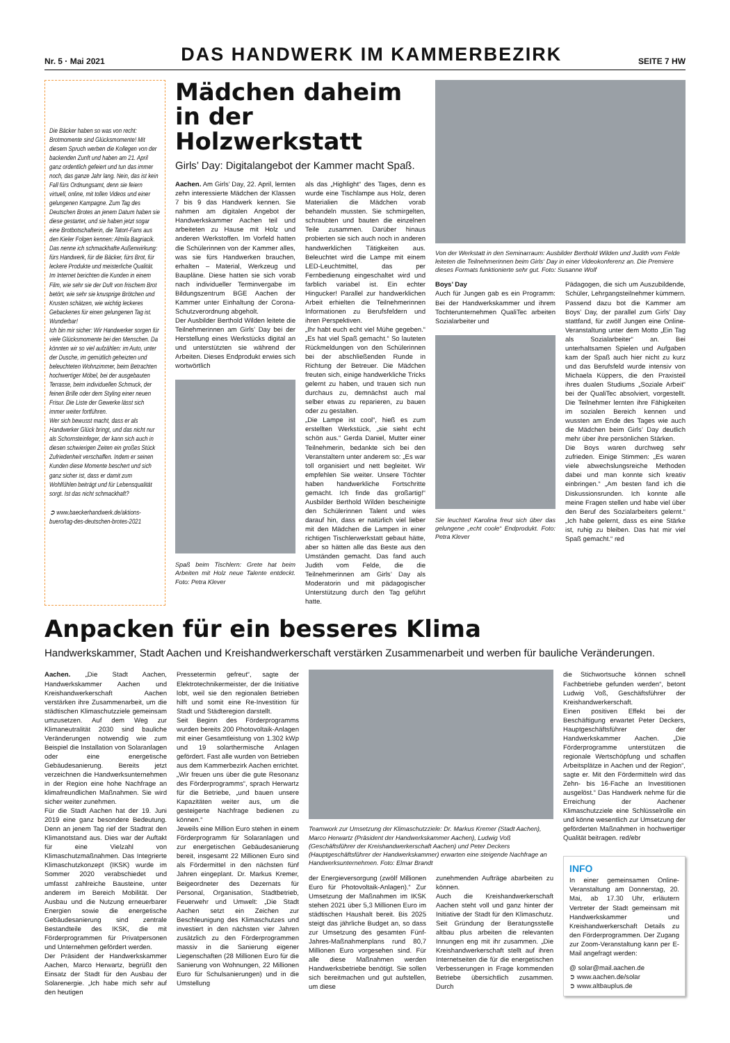Nr. 5 · Mai 2021 DAS HANDWERK IM KAMMERBEZIRK SEITE 7 HW
Die Bäcker haben so was von recht: Brotmomente sind Glücksmomente! Mit diesem Spruch werben die Kollegen von der backenden Zunft und haben am 21. April ganz ordentlich gefeiert und tun das immer noch, das ganze Jahr lang. Nein, das ist kein Fall fürs Ordnungsamt, denn sie feiern virtuell, online, mit tollen Videos und einer gelungenen Kampagne. Zum Tag des Deutschen Brotes an jenem Datum haben sie diese gestartet, und sie haben jetzt sogar eine Brotbotschafterin, die Tatort-Fans aus den Kieler Folgen kennen: Almila Bagriacik. Das nenne ich schmackhafte Außenwirkung: fürs Handwerk, für die Bäcker, fürs Brot, für leckere Produkte und meisterliche Qualität. Im Internet berichten die Kunden in einem Film, wie sehr sie der Duft von frischem Brot betört, wie sehr sie knusprige Brötchen und Krusten schätzen, wie wichtig leckeres Gebackenes für einen gelungenen Tag ist. Wunderbar!
Ich bin mir sicher: Wir Handwerker sorgen für viele Glücksmomente bei den Menschen. Da könnten wir so viel aufzählen: im Auto, unter der Dusche, im gemütlich geheizten und beleuchteten Wohnzimmer, beim Betrachten hochwertiger Möbel, bei der ausgebauten Terrasse, beim individuellen Schmuck, der feinen Brille oder dem Styling einer neuen Frisur. Die Liste der Gewerke lässt sich immer weiter fortführen.
Wer sich bewusst macht, dass er als Handwerker Glück bringt, und das nicht nur als Schornsteinfeger, der kann sich auch in diesen schwierigen Zeiten ein großes Stück Zufriedenheit verschaffen. Indem er seinen Kunden diese Momente beschert und sich ganz sicher ist, dass er damit zum Wohlfühlen beiträgt und für Lebensqualität sorgt. Ist das nicht schmackhaft?
➲ www.baeckerhandwerk.de/aktions-buero/tag-des-deutschen-brotes-2021
Mädchen daheim
in der Holzwerkstatt
Girls’ Day: Digitalangebot der Kammer macht Spaß.
Aachen. Am Girls’ Day, 22. April, lernten zehn interessierte Mädchen der Klassen 7 bis 9 das Handwerk kennen. Sie nahmen am digitalen Angebot der Handwerkskammer Aachen teil und arbeiteten zu Hause mit Holz und anderen Werkstoffen. Im Vorfeld hatten die Schülerinnen von der Kammer alles, was sie fürs Handwerken brauchen, erhalten – Material, Werkzeug und Baupläne. Diese hatten sie sich vorab nach individueller Terminvergabe im Bildungszentrum BGE Aachen der Kammer unter Einhaltung der Corona-Schutzverordnung abgeholt.
Der Ausbilder Berthold Wilden leitete die Teilnehmerinnen am Girls’ Day bei der Herstellung eines Werkstücks digital an und unterstützten sie während der Arbeiten. Dieses Endprodukt erwies sich wortwörtlich
Spaß beim Tischlern: Grete hat beim Arbeiten mit Holz neue Talente entdeckt. Foto: Petra Klever
als das „Highlight“ des Tages, denn es wurde eine Tischlampe aus Holz, deren Materialien die Mädchen vorab behandeln mussten. Sie schmirgelten, schraubten und bauten die einzelnen Teile zusammen. Darüber hinaus probierten sie sich auch noch in anderen handwerklichen Tätigkeiten aus. Beleuchtet wird die Lampe mit einem LED-Leuchtmittel, das per Fernbedienung eingeschaltet wird und farblich variabel ist. Ein echter Hingucker! Parallel zur handwerklichen Arbeit erhielten die Teilnehmerinnen Informationen zu Berufsfeldern und ihren Perspektiven.
„Ihr habt euch echt viel Mühe gegeben.“ „Es hat viel Spaß gemacht.“ So lauteten Rückmeldungen von den Schülerinnen bei der abschließenden Runde in Richtung der Betreuer. Die Mädchen freuten sich, einige handwerkliche Tricks gelernt zu haben, und trauen sich nun durchaus zu, demnächst auch mal selber etwas zu reparieren, zu bauen oder zu gestalten.
„Die Lampe ist cool“, hieß es zum erstellten Werkstück, „sie sieht echt schön aus.“ Gerda Daniel, Mutter einer Teilnehmerin, bedankte sich bei den Veranstaltern unter anderem so: „Es war toll organisiert und nett begleitet. Wir empfehlen Sie weiter. Unsere Töchter haben handwerkliche Fortschritte gemacht. Ich finde das großartig!“ Ausbilder Berthold Wilden bescheinigte den Schülerinnen Talent und wies darauf hin, dass er natürlich viel lieber mit den Mädchen die Lampen in einer richtigen Tischlerwerkstatt gebaut hätte, aber so hätten alle das Beste aus den Umständen gemacht. Das fand auch Judith vom Felde, die die Teilnehmerinnen am Girls’ Day als Moderatorin und mit pädagogischer Unterstützung durch den Tag geführt hatte.
Von der Werkstatt in den Seminarraum: Ausbilder Berthold Wilden und Judith vom Felde leiteten die Teilnehmerinnen beim Girls‘ Day in einer Videokonferenz an. Die Premiere dieses Formats funktionierte sehr gut. Foto: Susanne Wolf
Boys’ Day
Auch für Jungen gab es ein Programm: Bei der Handwerkskammer und ihrem Tochterunternehmen QualiTec arbeiten Sozialarbeiter und
Sie leuchtet! Karolina freut sich über das gelungene „echt coole“ Endprodukt. Foto: Petra Klever
Pädagogen, die sich um Auszubildende, Schüler, Lehrgangsteilnehmer kümmern. Passend dazu bot die Kammer am Boys’ Day, der parallel zum Girls’ Day stattfand, für zwölf Jungen eine Online-Veranstaltung unter dem Motto „Ein Tag als Sozialarbeiter“ an. Bei unterhaltsamen Spielen und Aufgaben kam der Spaß auch hier nicht zu kurz und das Berufsfeld wurde intensiv von Michaela Küppers, die den Praxisteil ihres dualen Studiums „Soziale Arbeit“ bei der QualiTec absolviert, vorgestellt. Die Teilnehmer lernten ihre Fähigkeiten im sozialen Bereich kennen und wussten am Ende des Tages wie auch die Mädchen beim Girls’ Day deutlich mehr über ihre persönlichen Stärken.
Die Boys waren durchweg sehr zufrieden. Einige Stimmen: „Es waren viele abwechslungsreiche Methoden dabei und man konnte sich kreativ einbringen.“ „Am besten fand ich die Diskussionsrunden. Ich konnte alle meine Fragen stellen und habe viel über den Beruf des Sozialarbeiters gelernt.“ „Ich habe gelernt, dass es eine Stärke ist, ruhig zu bleiben. Das hat mir viel Spaß gemacht.“ red
Anpacken für ein besseres Klima
Handwerkskammer, Stadt Aachen und Kreishandwerkerschaft verstärken Zusammenarbeit und werben für bauliche Veränderungen.
Aachen. „Die Stadt Aachen, Handwerkskammer Aachen und Kreishandwerkerschaft Aachen verstärken ihre Zusammenarbeit, um die städtischen Klimaschutzziele gemeinsam umzusetzen. Auf dem Weg zur Klimaneutralität 2030 sind bauliche Veränderungen notwendig wie zum Beispiel die Installation von Solaranlagen oder eine energetische Gebäudesanierung. Bereits jetzt verzeichnen die Handwerksunternehmen in der Region eine hohe Nachfrage an klimafreundlichen Maßnahmen. Sie wird sicher weiter zunehmen.
Für die Stadt Aachen hat der 19. Juni 2019 eine ganz besondere Bedeutung. Denn an jenem Tag rief der Stadtrat den Klimanotstand aus. Dies war der Auftakt für eine Vielzahl von Klimaschutzmaßnahmen. Das Integrierte Klimaschutzkonzept (IKSK) wurde im Sommer 2020 verabschiedet und umfasst zahlreiche Bausteine, unter anderem im Bereich Mobilität. Der Ausbau und die Nutzung erneuerbarer Energien sowie die energetische Gebäudesanierung sind zentrale Bestandteile des IKSK, die mit Förderprogrammen für Privatpersonen und Unternehmen gefördert werden.
Der Präsident der Handwerkskammer Aachen, Marco Herwartz, begrüßt den Einsatz der Stadt für den Ausbau der Solarenergie. „Ich habe mich sehr auf den heutigen
Pressetermin gefreut“, sagte der Elektrotechnikermeister, der die Initiative lobt, weil sie den regionalen Betrieben hilft und somit eine Re-Investition für Stadt und Städteregion darstellt.
Seit Beginn des Förderprogramms wurden bereits 200 Photovoltaik-Anlagen mit einer Gesamtleistung von 1.302 kWp und 19 solarthermische Anlagen gefördert. Fast alle wurden von Betrieben aus dem Kammerbezirk Aachen errichtet. „Wir freuen uns über die gute Resonanz des Förderprogramms“, sprach Herwartz für die Betriebe, „und bauen unsere Kapazitäten weiter aus, um die gesteigerte Nachfrage bedienen zu können.“
Jeweils eine Million Euro stehen in einem Förderprogramm für Solaranlagen und zur energetischen Gebäudesanierung bereit, insgesamt 22 Millionen Euro sind als Fördermittel in den nächsten fünf Jahren eingeplant. Dr. Markus Kremer, Beigeordneter des Dezernats für Personal, Organisation, Stadtbetrieb, Feuerwehr und Umwelt: „Die Stadt Aachen setzt ein Zeichen zur Beschleunigung des Klimaschutzes und investiert in den nächsten vier Jahren zusätzlich zu den Förderprogrammen massiv in die Sanierung eigener Liegenschaften (28 Millionen Euro für die Sanierung von Wohnungen, 22 Millionen Euro für Schulsanierungen) und in die Umstellung
Teamwork zur Umsetzung der Klimaschutzziele: Dr. Markus Kremer (Stadt Aachen), Marco Herwartz (Präsident der Handwerkskammer Aachen), Ludwig Voß (Geschäftsführer der Kreishandwerkerschaft Aachen) und Peter Deckers (Hauptgeschäftsführer der Handwerkskammer) erwarten eine steigende Nachfrage an Handwerksunternehmen. Foto: Elmar Brandt
der Energieversorgung (zwölf Millionen Euro für Photovoltaik-Anlagen).“ Zur Umsetzung der Maßnahmen im IKSK stehen 2021 über 5,3 Millionen Euro im städtischen Haushalt bereit. Bis 2025 steigt das jährliche Budget an, so dass zur Umsetzung des gesamten Fünf-Jahres-Maßnahmenplans rund 80,7 Millionen Euro vorgesehen sind. Für alle diese Maßnahmen werden Handwerksbetriebe benötigt. Sie sollen sich bereitmachen und gut aufstellen, um diese
zunehmenden Aufträge abarbeiten zu können.
Auch die Kreishandwerkerschaft Aachen steht voll und ganz hinter der Initiative der Stadt für den Klimaschutz. Seit Gründung der Beratungsstelle altbau plus arbeiten die relevanten Innungen eng mit ihr zusammen. „Die Kreishandwerkerschaft stellt auf ihren Internetseiten die für die energetischen Verbesserungen in Frage kommenden Betriebe übersichtlich zusammen. Durch
die Stichwortsuche können schnell Fachbetriebe gefunden werden“, betont Ludwig Voß, Geschäftsführer der Kreishandwerkerschaft.
Einen positiven Effekt bei der Beschäftigung erwartet Peter Deckers, Hauptgeschäftsführer der Handwerkskammer Aachen. „Die Förderprogramme unterstützen die regionale Wertschöpfung und schaffen Arbeitsplätze in Aachen und der Region“, sagte er. Mit den Fördermitteln wird das Zehn- bis 16-Fache an Investitionen ausgelöst.“ Das Handwerk nehme für die Erreichung der Aachener Klimaschutzziele eine Schlüsselrolle ein und könne wesentlich zur Umsetzung der geförderten Maßnahmen in hochwertiger Qualität beitragen. red/ebr
INFO
In einer gemeinsamen Online-Veranstaltung am Donnerstag, 20. Mai, ab 17.30 Uhr, erläutern Vertreter der Stadt gemeinsam mit Handwerkskammer und Kreishandwerkerschaft Details zu den Förderprogrammen. Der Zugang zur Zoom-Veranstaltung kann per E-Mail angefragt werden:
@ solar@mail.aachen.de
➲ www.aachen.de/solar
➲ www.altbauplus.de